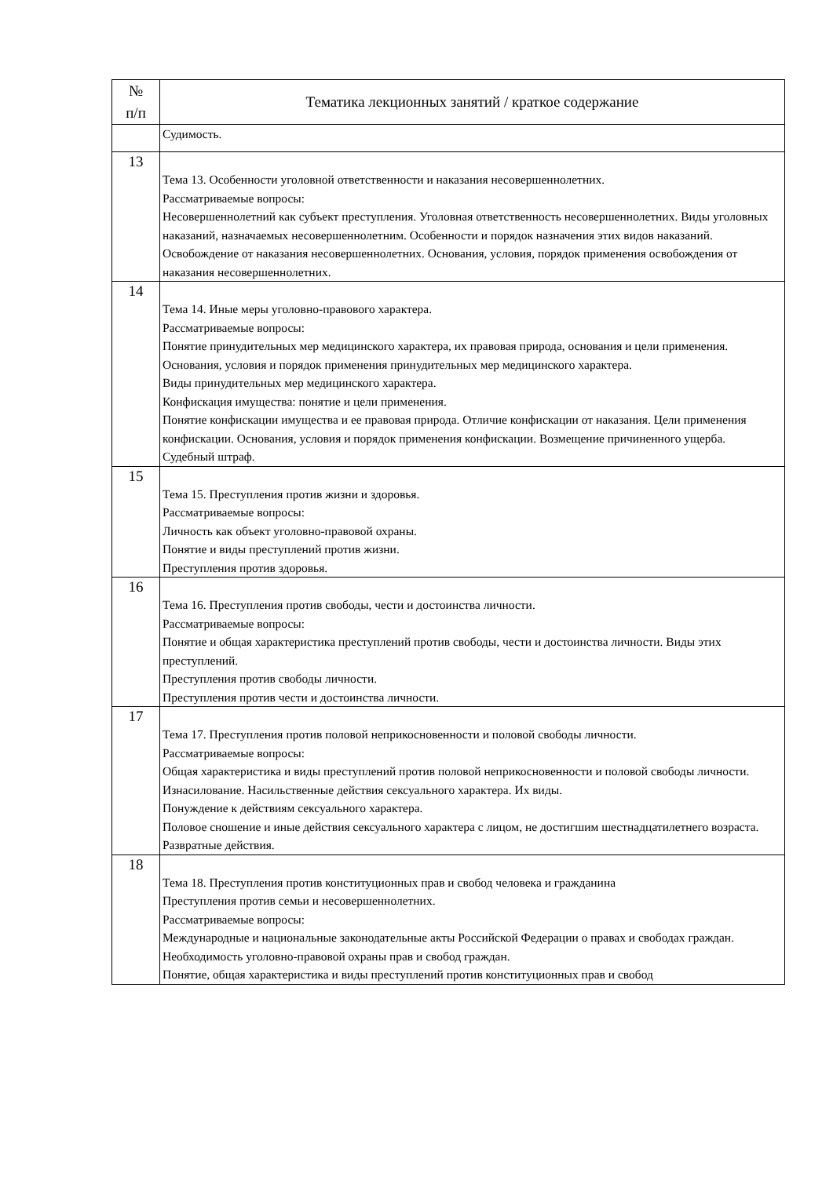| № п/п | Тематика лекционных занятий / краткое содержание |
| --- | --- |
| | Судимость. |
| 13 | Тема 13. Особенности уголовной ответственности и наказания несовершеннолетних. Рассматриваемые вопросы: Несовершеннолетний как субъект преступления. Уголовная ответственность несовершеннолетних. Виды уголовных наказаний, назначаемых несовершеннолетним. Особенности и порядок назначения этих видов наказаний. Освобождение от наказания несовершеннолетних. Основания, условия, порядок применения освобождения от наказания несовершеннолетних. |
| 14 | Тема 14. Иные меры уголовно-правового характера. Рассматриваемые вопросы: Понятие принудительных мер медицинского характера, их правовая природа, основания и цели применения. Основания, условия и порядок применения принудительных мер медицинского характера. Виды принудительных мер медицинского характера. Конфискация имущества: понятие и цели применения. Понятие конфискации имущества и ее правовая природа. Отличие конфискации от наказания. Цели применения конфискации. Основания, условия и порядок применения конфискации. Возмещение причиненного ущерба. Судебный штраф. |
| 15 | Тема 15. Преступления против жизни и здоровья. Рассматриваемые вопросы: Личность как объект уголовно-правовой охраны. Понятие и виды преступлений против жизни. Преступления против здоровья. |
| 16 | Тема 16. Преступления против свободы, чести и достоинства личности. Рассматриваемые вопросы: Понятие и общая характеристика преступлений против свободы, чести и достоинства личности. Виды этих преступлений. Преступления против свободы личности. Преступления против чести и достоинства личности. |
| 17 | Тема 17. Преступления против половой неприкосновенности и половой свободы личности. Рассматриваемые вопросы: Общая характеристика и виды преступлений против половой неприкосновенности и половой свободы личности. Изнасилование. Насильственные действия сексуального характера. Их виды. Понуждение к действиям сексуального характера. Половое сношение и иные действия сексуального характера с лицом, не достигшим шестнадцатилетнего возраста. Развратные действия. |
| 18 | Тема 18. Преступления против конституционных прав и свобод человека и гражданина Преступления против семьи и несовершеннолетних. Рассматриваемые вопросы: Международные и национальные законодательные акты Российской Федерации о правах и свободах граждан. Необходимость уголовно-правовой охраны прав и свобод граждан. Понятие, общая характеристика и виды преступлений против конституционных прав и свобод |